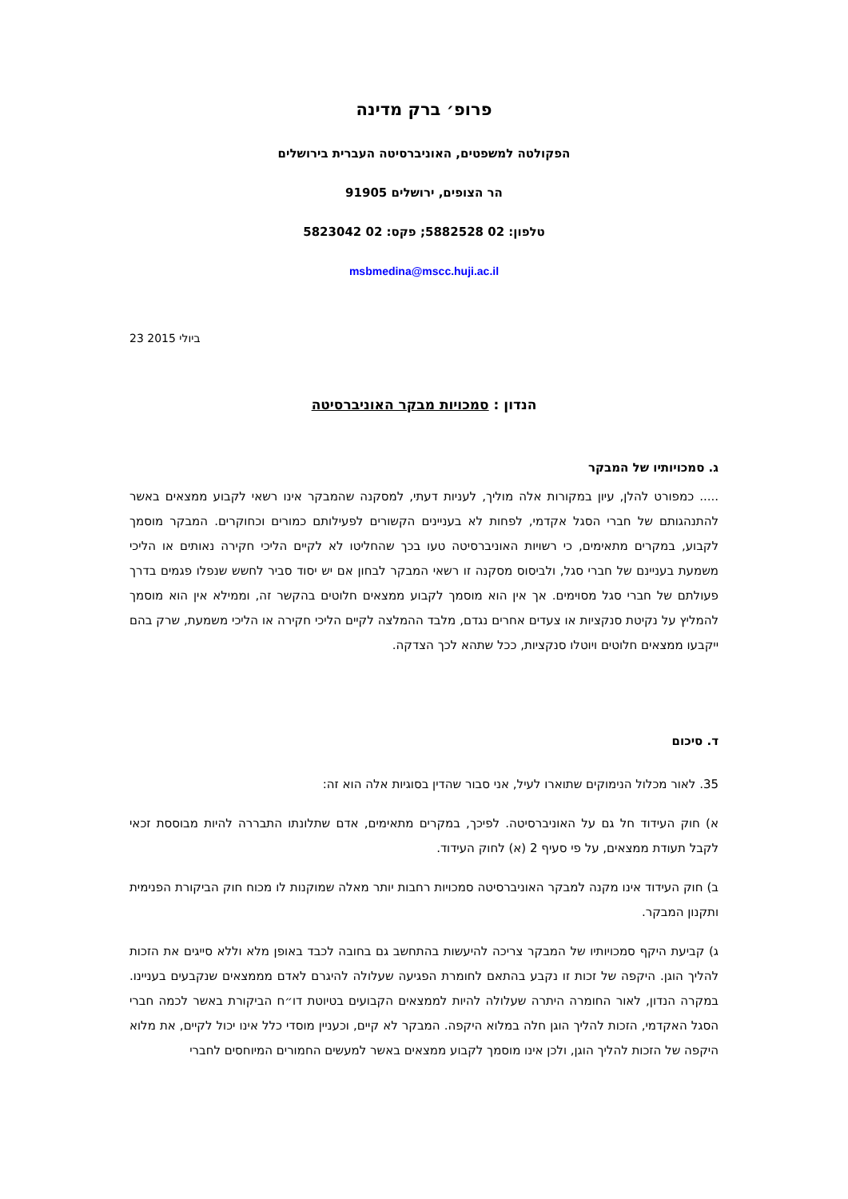פרופ׳ ברק מדינה
הפקולטה למשפטים, האוניברסיטה העברית בירושלים
הר הצופים, ירושלים 91905
טלפון: 02 5882528; פקס: 02 5823042
msbmedina@mscc.huji.ac.il
23 ביולי 2015
הנדון : סמכויות מבקר האוניברסיטה
ג. סמכויותיו של המבקר
..... כמפורט להלן, עיון במקורות אלה מוליך, לעניות דעתי, למסקנה שהמבקר אינו רשאי לקבוע ממצאים באשר להתנהגותם של חברי הסגל אקדמי, לפחות לא בעניינים הקשורים לפעילותם כמורים וכחוקרים. המבקר מוסמך לקבוע, במקרים מתאימים, כי רשויות האוניברסיטה טעו בכך שהחליטו לא לקיים הליכי חקירה נאותים או הליכי משמעת בעניינם של חברי סגל, ולביסוס מסקנה זו רשאי המבקר לבחון אם יש יסוד סביר לחשש שנפלו פגמים בדרך פעולתם של חברי סגל מסוימים. אך אין הוא מוסמך לקבוע ממצאים חלוטים בהקשר זה, וממילא אין הוא מוסמך להמליץ על נקיטת סנקציות או צעדים אחרים נגדם, מלבד ההמלצה לקיים הליכי חקירה או הליכי משמעת, שרק בהם ייקבעו ממצאים חלוטים ויוטלו סנקציות, ככל שתהא לכך הצדקה.
ד. סיכום
35. לאור מכלול הנימוקים שתוארו לעיל, אני סבור שהדין בסוגיות אלה הוא זה:
א) חוק העידוד חל גם על האוניברסיטה. לפיכך, במקרים מתאימים, אדם שתלונתו התבררה להיות מבוססת זכאי לקבל תעודת ממצאים, על פי סעיף 2 (א) לחוק העידוד.
ב) חוק העידוד אינו מקנה למבקר האוניברסיטה סמכויות רחבות יותר מאלה שמוקנות לו מכוח חוק הביקורת הפנימית ותקנון המבקר.
ג) קביעת היקף סמכויותיו של המבקר צריכה להיעשות בהתחשב גם בחובה לכבד באופן מלא וללא סייגים את הזכות להליך הוגן. היקפה של זכות זו נקבע בהתאם לחומרת הפגיעה שעלולה להיגרם לאדם מממצאים שנקבעים בעניינו. במקרה הנדון, לאור החומרה היתרה שעלולה להיות לממצאים הקבועים בטיוטת דו״ח הביקורת באשר לכמה חברי הסגל האקדמי, הזכות להליך הוגן חלה במלוא היקפה. המבקר לא קיים, וכעניין מוסדי כלל אינו יכול לקיים, את מלוא היקפה של הזכות להליך הוגן, ולכן אינו מוסמך לקבוע ממצאים באשר למעשים החמורים המיוחסים לחברי